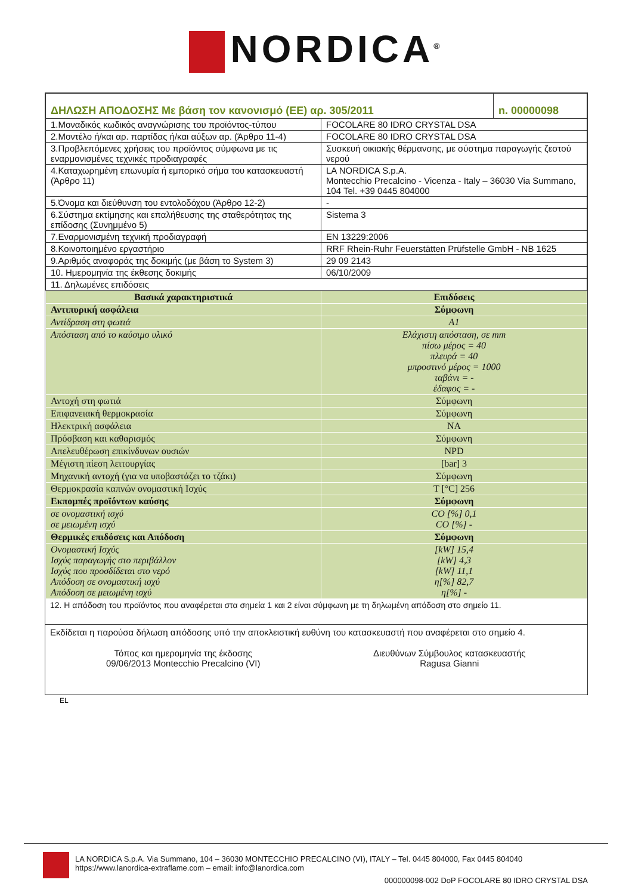NORDICA<sup>®</sup>
| ΔΗΛΩΣΗ ΑΠΟΔΟΣΗΣ Με βάση τον κανονισμό (ΕΕ) αρ. 305/2011 | | n. 00000098 |
| 1.Μοναδικός κωδικός αναγνώρισης του προϊόντος-τύπου | FOCOLARE 80 IDRO CRYSTAL DSA | |
| 2.Μοντέλο ή/και αρ. παρτίδας ή/και αύξων αρ. (Άρθρο 11-4) | FOCOLARE 80 IDRO CRYSTAL DSA | |
| 3.Προβλεπόμενες χρήσεις του προϊόντος σύμφωνα με τις εναρμονισμένες τεχνικές προδιαγραφές | Συσκευή οικιακής θέρμανσης, με σύστημα παραγωγής ζεστού νερού | |
| 4.Καταχωρημένη επωνυμία ή εμπορικό σήμα του κατασκευαστή (Άρθρο 11) | LA NORDICA S.p.A. Montecchio Precalcino - Vicenza - Italy – 36030 Via Summano, 104 Tel. +39 0445 804000 | |
| 5.Όνομα και διεύθυνση του εντολοδόχου (Άρθρο 12-2) | - | |
| 6.Σύστημα εκτίμησης και επαλήθευσης της σταθερότητας της επίδοσης (Συνημμένο 5) | Sistema 3 | |
| 7.Εναρμονισμένη τεχνική προδιαγραφή | EN 13229:2006 | |
| 8.Κοινοποιημένο εργαστήριο | RRF Rhein-Ruhr Feuerstätten Prüfstelle GmbH - NB 1625 | |
| 9.Αριθμός αναφοράς της δοκιμής (με βάση το System 3) | 29 09 2143 | |
| 10. Ημερομηνία της έκθεσης δοκιμής | 06/10/2009 | |
| 11. Δηλωμένες επιδόσεις | | |
| Βασικά χαρακτηριστικά | Επιδόσεις |
| --- | --- |
| Αντιπυρική ασφάλεια | Σύμφωνη |
| Αντίδραση στη φωτιά | A1 |
| Απόσταση από το καύσιμο υλικό | Ελάχιστη απόσταση, σε mm πίσω μέρος = 40 πλευρά = 40 μπροστινό μέρος = 1000 ταβάνι = - έδαφος = - |
| Αντοχή στη φωτιά | Σύμφωνη |
| Επιφανειακή θερμοκρασία | Σύμφωνη |
| Ηλεκτρική ασφάλεια | NA |
| Πρόσβαση και καθαρισμός | Σύμφωνη |
| Απελευθέρωση επικίνδυνων ουσιών | NPD |
| Μέγιστη πίεση λειτουργίας | [bar] 3 |
| Μηχανική αντοχή (για να υποβαστάζει το τζάκι) | Σύμφωνη |
| Θερμοκρασία καπνών ονομαστική Ισχύς | T [°C] 256 |
| Εκπομπές προϊόντων καύσης | Σύμφωνη |
| σε ονομαστική ισχύ σε μειωμένη ισχύ | CO [%] 0,1 CO [%] - |
| Θερμικές επιδόσεις και Απόδοση | Σύμφωνη |
| Ονομαστική Ισχύς Ισχύς παραγωγής στο περιβάλλον Ισχύς που προσδίδεται στο νερό Απόδοση σε ονομαστική ισχύ Απόδοση σε μειωμένη ισχύ | [kW] 15,4 [kW] 4,3 [kW] 11,1 η[%] 82,7 η[%] - |
12. Η απόδοση του προϊόντος που αναφέρεται στα σημεία 1 και 2 είναι σύμφωνη με τη δηλωμένη απόδοση στο σημείο 11.
Εκδίδεται η παρούσα δήλωση απόδοσης υπό την αποκλειστική ευθύνη του κατασκευαστή που αναφέρεται στο σημείο 4.
Τόπος και ημερομηνία της έκδοσης
09/06/2013 Montecchio Precalcino (VI)
Διευθύνων Σύμβουλος κατασκευαστής
Ragusa Gianni
EL
LA NORDICA S.p.A. Via Summano, 104 – 36030 MONTECCHIO PRECALCINO (VI), ITALY – Tel. 0445 804000, Fax 0445 804040
https://www.lanordica-extraflame.com – email: info@lanordica.com
000000098-002 DoP FOCOLARE 80 IDRO CRYSTAL DSA